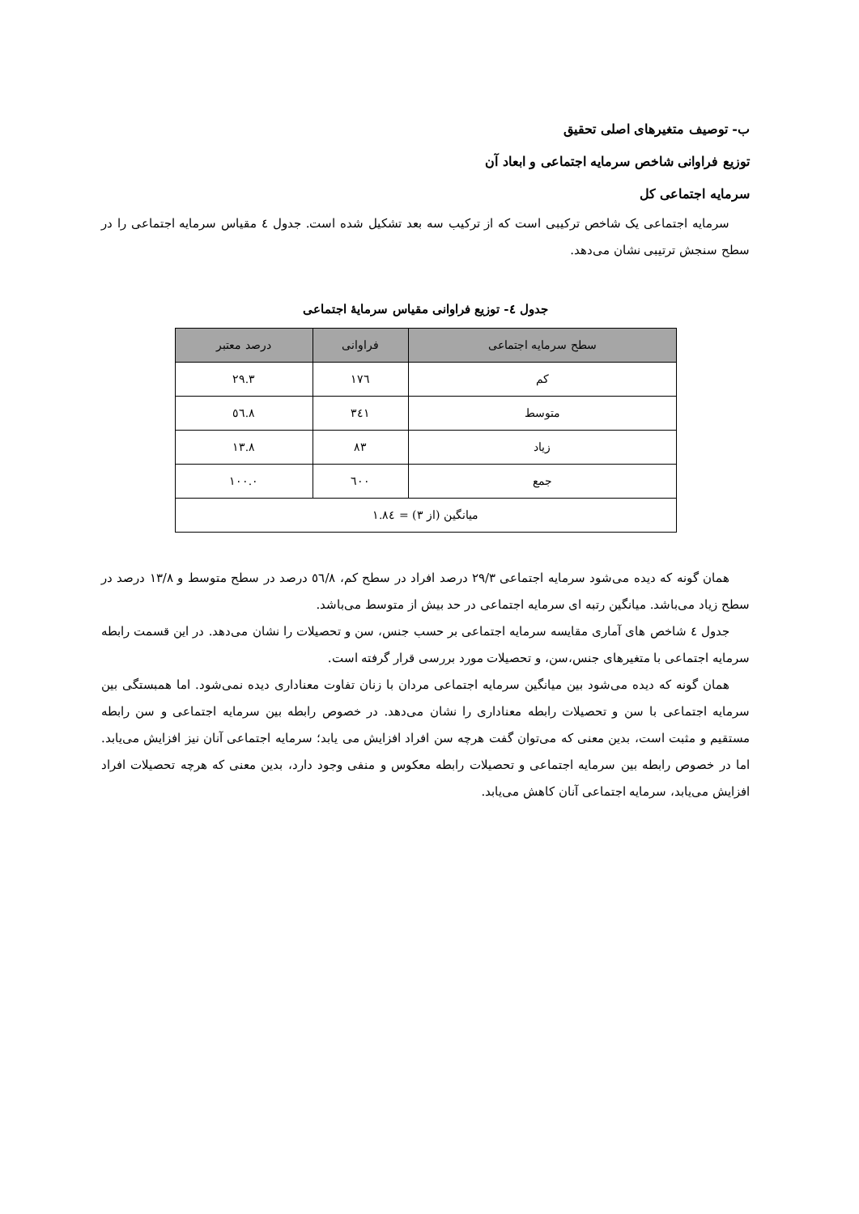ب- توصیف متغیرهای اصلی تحقیق
توزیع فراوانی شاخص سرمایه اجتماعی و ابعاد آن
سرمایه اجتماعی کل
سرمایه اجتماعی یک شاخص ترکیبی است که از ترکیب سه بعد تشکیل شده است. جدول ٤ مقیاس سرمایه اجتماعی را در سطح سنجش ترتیبی نشان می‌دهد.
جدول ٤- توزیع فراوانی مقیاس سرمایهٔ اجتماعی
| سطح سرمایه اجتماعی | فراوانی | درصد معتبر |
| --- | --- | --- |
| کم | ١٧٦ | ٢٩.٣ |
| متوسط | ٣٤١ | ٥٦.٨ |
| زیاد | ٨٣ | ١٣.٨ |
| جمع | ٦٠٠ | ١٠٠.٠ |
| میانگین (از ٣) = ١.٨٤ | | |
همان گونه که دیده می‌شود سرمایه اجتماعی ۲۹/۳ درصد افراد در سطح کم، ٥٦/٨ درصد در سطح متوسط و ١٣/٨ درصد در سطح زیاد می‌باشد. میانگین رتبه ای سرمایه اجتماعی در حد بیش از متوسط می‌باشد.
جدول ٤ شاخص های آماری مقایسه سرمایه اجتماعی بر حسب جنس، سن و تحصیلات را نشان می‌دهد. در این قسمت رابطه سرمایه اجتماعی با متغیرهای جنس،سن، و تحصیلات مورد بررسی قرار گرفته است.
همان گونه که دیده می‌شود بین میانگین سرمایه اجتماعی مردان با زنان تفاوت معناداری دیده نمی‌شود. اما همبستگی بین سرمایه اجتماعی با سن و تحصیلات رابطه معناداری را نشان می‌دهد. در خصوص رابطه بین سرمایه اجتماعی و سن رابطه مستقیم و مثبت است، بدین معنی که می‌توان گفت هرچه سن افراد افزایش می یابد؛ سرمایه اجتماعی آنان نیز افزایش می‌یابد. اما در خصوص رابطه بین سرمایه اجتماعی و تحصیلات رابطه معکوس و منفی وجود دارد، بدین معنی که هرچه تحصیلات افراد افزایش می‌یابد، سرمایه اجتماعی آنان کاهش می‌یابد.